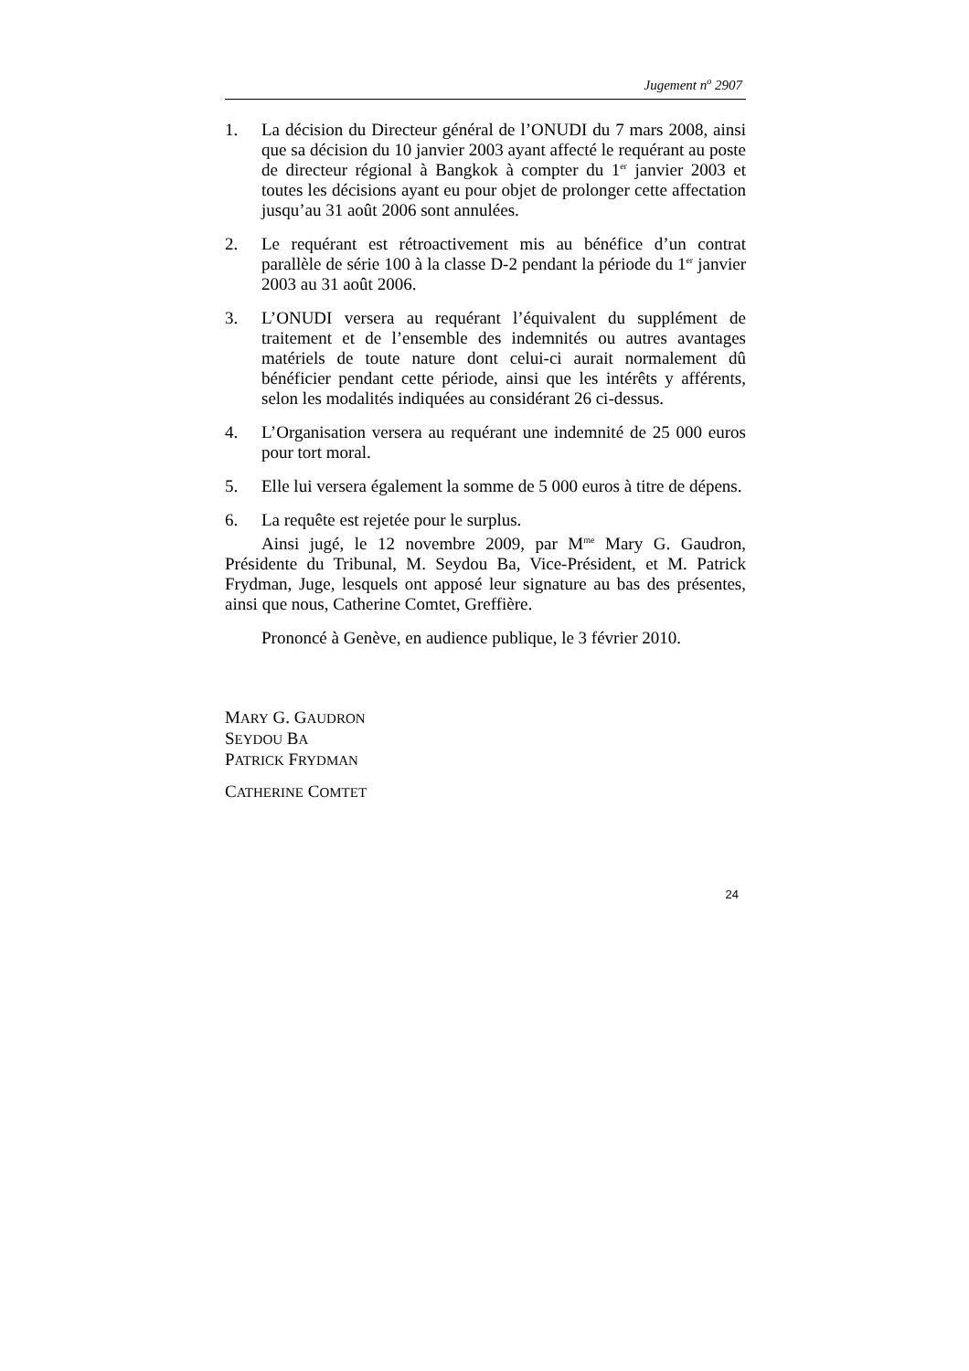Jugement n<sup>o</sup> 2907
1. La décision du Directeur général de l’ONUDI du 7 mars 2008, ainsi que sa décision du 10 janvier 2003 ayant affecté le requérant au poste de directeur régional à Bangkok à compter du 1<sup>er</sup> janvier 2003 et toutes les décisions ayant eu pour objet de prolonger cette affectation jusqu’au 31 août 2006 sont annulées.
2. Le requérant est rétroactivement mis au bénéfice d’un contrat parallèle de série 100 à la classe D-2 pendant la période du 1<sup>er</sup> janvier 2003 au 31 août 2006.
3. L’ONUDI versera au requérant l’équivalent du supplément de traitement et de l’ensemble des indemnités ou autres avantages matériels de toute nature dont celui-ci aurait normalement dû bénéficier pendant cette période, ainsi que les intérêts y afférents, selon les modalités indiquées au considérant 26 ci-dessus.
4. L’Organisation versera au requérant une indemnité de 25 000 euros pour tort moral.
5. Elle lui versera également la somme de 5 000 euros à titre de dépens.
6. La requête est rejetée pour le surplus.
Ainsi jugé, le 12 novembre 2009, par M<sup>me</sup> Mary G. Gaudron, Présidente du Tribunal, M. Seydou Ba, Vice-Président, et M. Patrick Frydman, Juge, lesquels ont apposé leur signature au bas des présentes, ainsi que nous, Catherine Comtet, Greffière.
Prononcé à Genève, en audience publique, le 3 février 2010.
MARY G. GAUDRON
SEYDOU BA
PATRICK FRYDMAN
CATHERINE COMTET
24